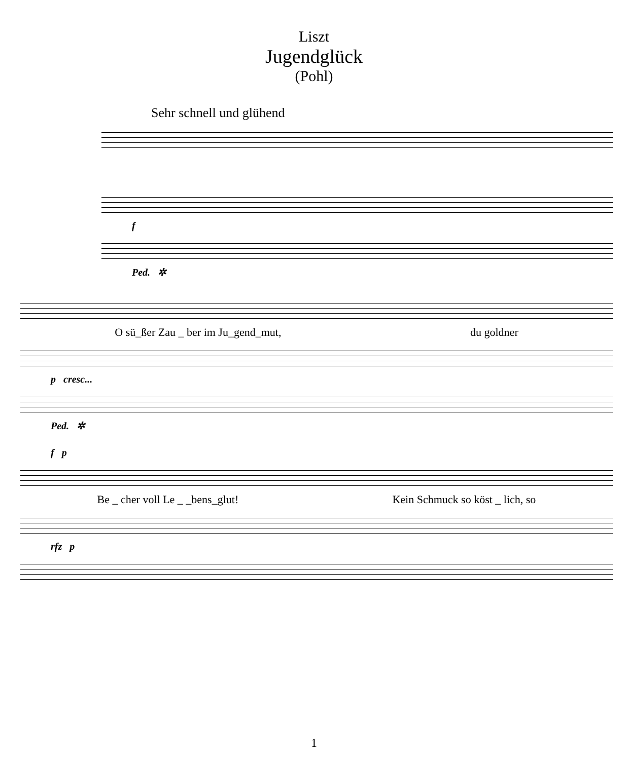Liszt
Jugendglück
(Pohl)
Sehr schnell und glühend
f
Ped. ✲
O sü_ßer Zau _ ber im Ju_gend_mut, du goldner
p cresc...
Ped. ✲
f p
Be _ cher voll Le _ _bens_glut! Kein Schmuck so köst _ lich, so
rfz p
1